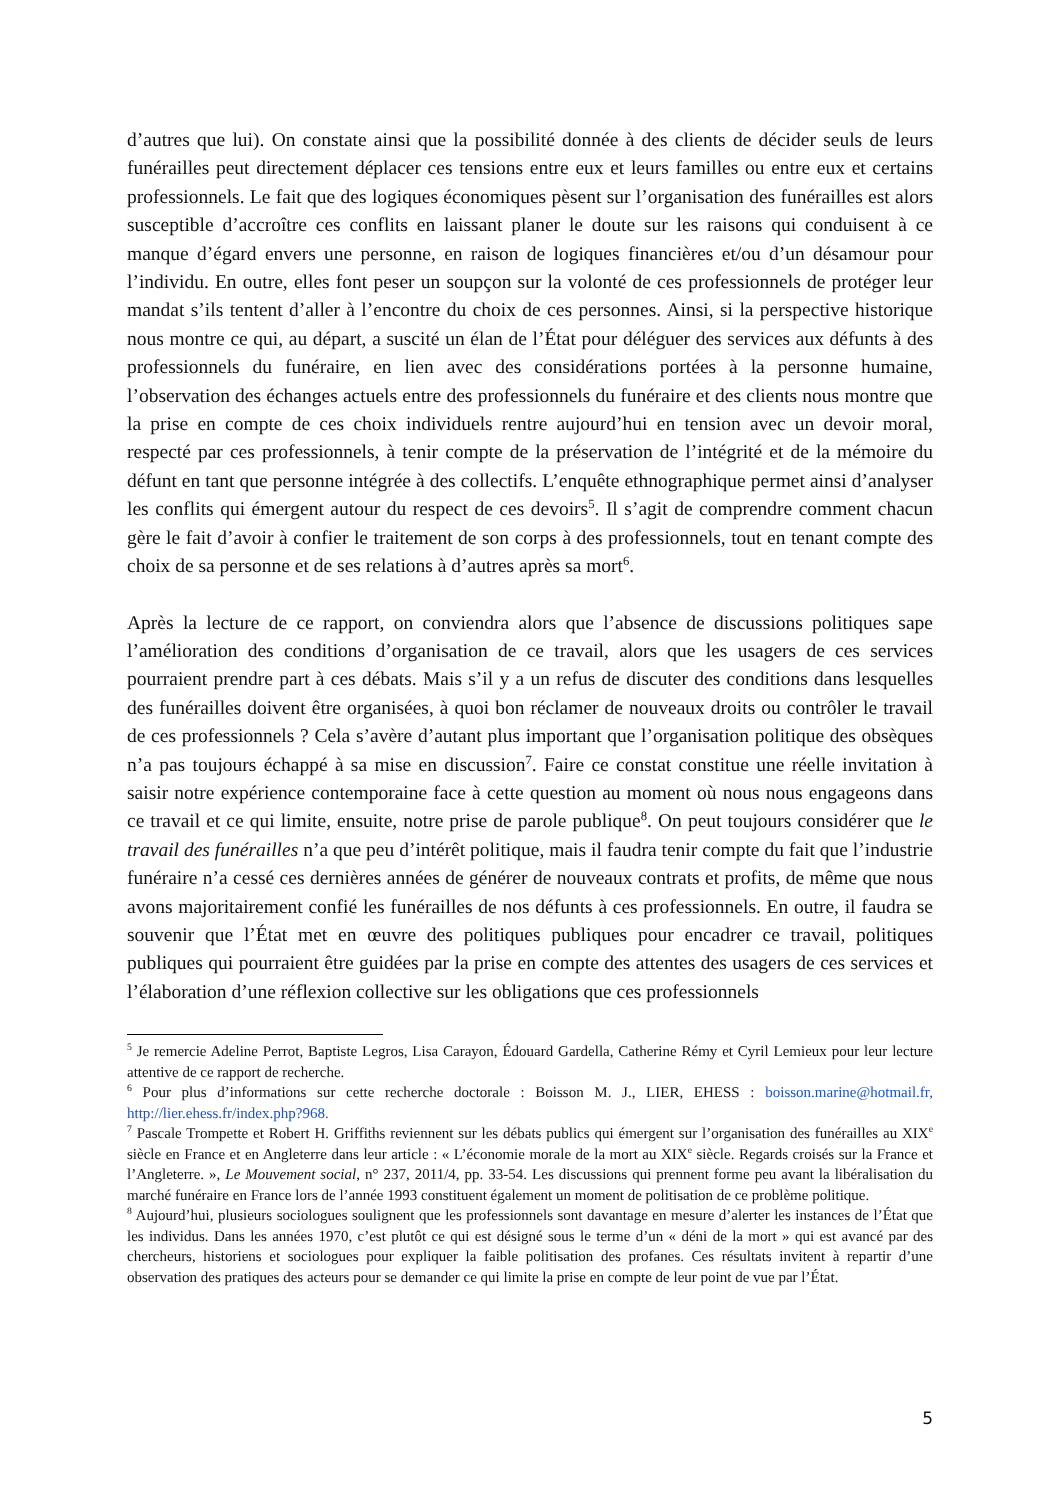d’autres que lui). On constate ainsi que la possibilité donnée à des clients de décider seuls de leurs funérailles peut directement déplacer ces tensions entre eux et leurs familles ou entre eux et certains professionnels. Le fait que des logiques économiques pèsent sur l’organisation des funérailles est alors susceptible d’accroître ces conflits en laissant planer le doute sur les raisons qui conduisent à ce manque d’égard envers une personne, en raison de logiques financières et/ou d’un désamour pour l’individu. En outre, elles font peser un soupçon sur la volonté de ces professionnels de protéger leur mandat s’ils tentent d’aller à l’encontre du choix de ces personnes. Ainsi, si la perspective historique nous montre ce qui, au départ, a suscité un élan de l’État pour déléguer des services aux défunts à des professionnels du funéraire, en lien avec des considérations portées à la personne humaine, l’observation des échanges actuels entre des professionnels du funéraire et des clients nous montre que la prise en compte de ces choix individuels rentre aujourd’hui en tension avec un devoir moral, respecté par ces professionnels, à tenir compte de la préservation de l’intégrité et de la mémoire du défunt en tant que personne intégrée à des collectifs. L’enquête ethnographique permet ainsi d’analyser les conflits qui émergent autour du respect de ces devoirs<sup>5</sup>. Il s’agit de comprendre comment chacun gère le fait d’avoir à confier le traitement de son corps à des professionnels, tout en tenant compte des choix de sa personne et de ses relations à d’autres après sa mort<sup>6</sup>.
Après la lecture de ce rapport, on conviendra alors que l’absence de discussions politiques sape l’amélioration des conditions d’organisation de ce travail, alors que les usagers de ces services pourraient prendre part à ces débats. Mais s’il y a un refus de discuter des conditions dans lesquelles des funérailles doivent être organisées, à quoi bon réclamer de nouveaux droits ou contrôler le travail de ces professionnels ? Cela s’avère d’autant plus important que l’organisation politique des obsèques n’a pas toujours échappé à sa mise en discussion<sup>7</sup>. Faire ce constat constitue une réelle invitation à saisir notre expérience contemporaine face à cette question au moment où nous nous engageons dans ce travail et ce qui limite, ensuite, notre prise de parole publique<sup>8</sup>. On peut toujours considérer que le travail des funérailles n’a que peu d’intérêt politique, mais il faudra tenir compte du fait que l’industrie funéraire n’a cessé ces dernières années de générer de nouveaux contrats et profits, de même que nous avons majoritairement confié les funérailles de nos défunts à ces professionnels. En outre, il faudra se souvenir que l’État met en œuvre des politiques publiques pour encadrer ce travail, politiques publiques qui pourraient être guidées par la prise en compte des attentes des usagers de ces services et l’élaboration d’une réflexion collective sur les obligations que ces professionnels
<sup>5</sup> Je remercie Adeline Perrot, Baptiste Legros, Lisa Carayon, Édouard Gardella, Catherine Rémy et Cyril Lemieux pour leur lecture attentive de ce rapport de recherche.
<sup>6</sup> Pour plus d’informations sur cette recherche doctorale : Boisson M. J., LIER, EHESS : boisson.marine@hotmail.fr, http://lier.ehess.fr/index.php?968.
<sup>7</sup> Pascale Trompette et Robert H. Griffiths reviennent sur les débats publics qui émergent sur l’organisation des funérailles au XIX<sup>e</sup> siècle en France et en Angleterre dans leur article : « L’économie morale de la mort au XIX<sup>e</sup> siècle. Regards croisés sur la France et l’Angleterre. », Le Mouvement social, n° 237, 2011/4, pp. 33-54. Les discussions qui prennent forme peu avant la libéralisation du marché funéraire en France lors de l’année 1993 constituent également un moment de politisation de ce problème politique.
<sup>8</sup> Aujourd’hui, plusieurs sociologues soulignent que les professionnels sont davantage en mesure d’alerter les instances de l’État que les individus. Dans les années 1970, c’est plutôt ce qui est désigné sous le terme d’un « déni de la mort » qui est avancé par des chercheurs, historiens et sociologues pour expliquer la faible politisation des profanes. Ces résultats invitent à repartir d’une observation des pratiques des acteurs pour se demander ce qui limite la prise en compte de leur point de vue par l’État.
5